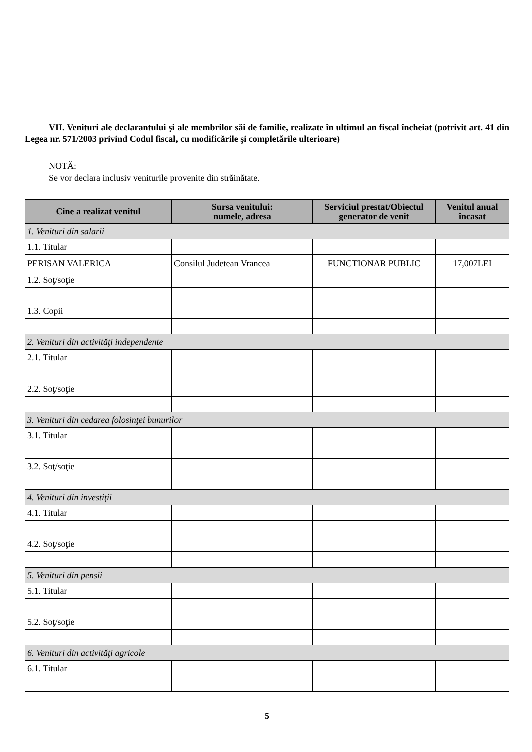VII. Venituri ale declarantului şi ale membrilor săi de familie, realizate în ultimul an fiscal încheiat (potrivit art. 41 din Legea nr. 571/2003 privind Codul fiscal, cu modificările şi completările ulterioare)
NOTĂ:
Se vor declara inclusiv veniturile provenite din străinătate.
| Cine a realizat venitul | Sursa venitului: numele, adresa | Serviciul prestat/Obiectul generator de venit | Venitul anual încasat |
| --- | --- | --- | --- |
| 1. Venituri din salarii | | | |
| 1.1. Titular | | | |
| PERISAN VALERICA | Consilul Judetean Vrancea | FUNCTIONAR PUBLIC | 17,007LEI |
| 1.2. Soţ/soţie | | | |
| 1.3. Copii | | | |
| 2. Venituri din activităţi independente | | | |
| 2.1. Titular | | | |
| 2.2. Soţ/soţie | | | |
| 3. Venituri din cedarea folosinţei bunurilor | | | |
| 3.1. Titular | | | |
| 3.2. Soţ/soţie | | | |
| 4. Venituri din investiţii | | | |
| 4.1. Titular | | | |
| 4.2. Soţ/soţie | | | |
| 5. Venituri din pensii | | | |
| 5.1. Titular | | | |
| 5.2. Soţ/soţie | | | |
| 6. Venituri din activităţi agricole | | | |
| 6.1. Titular | | | |
5